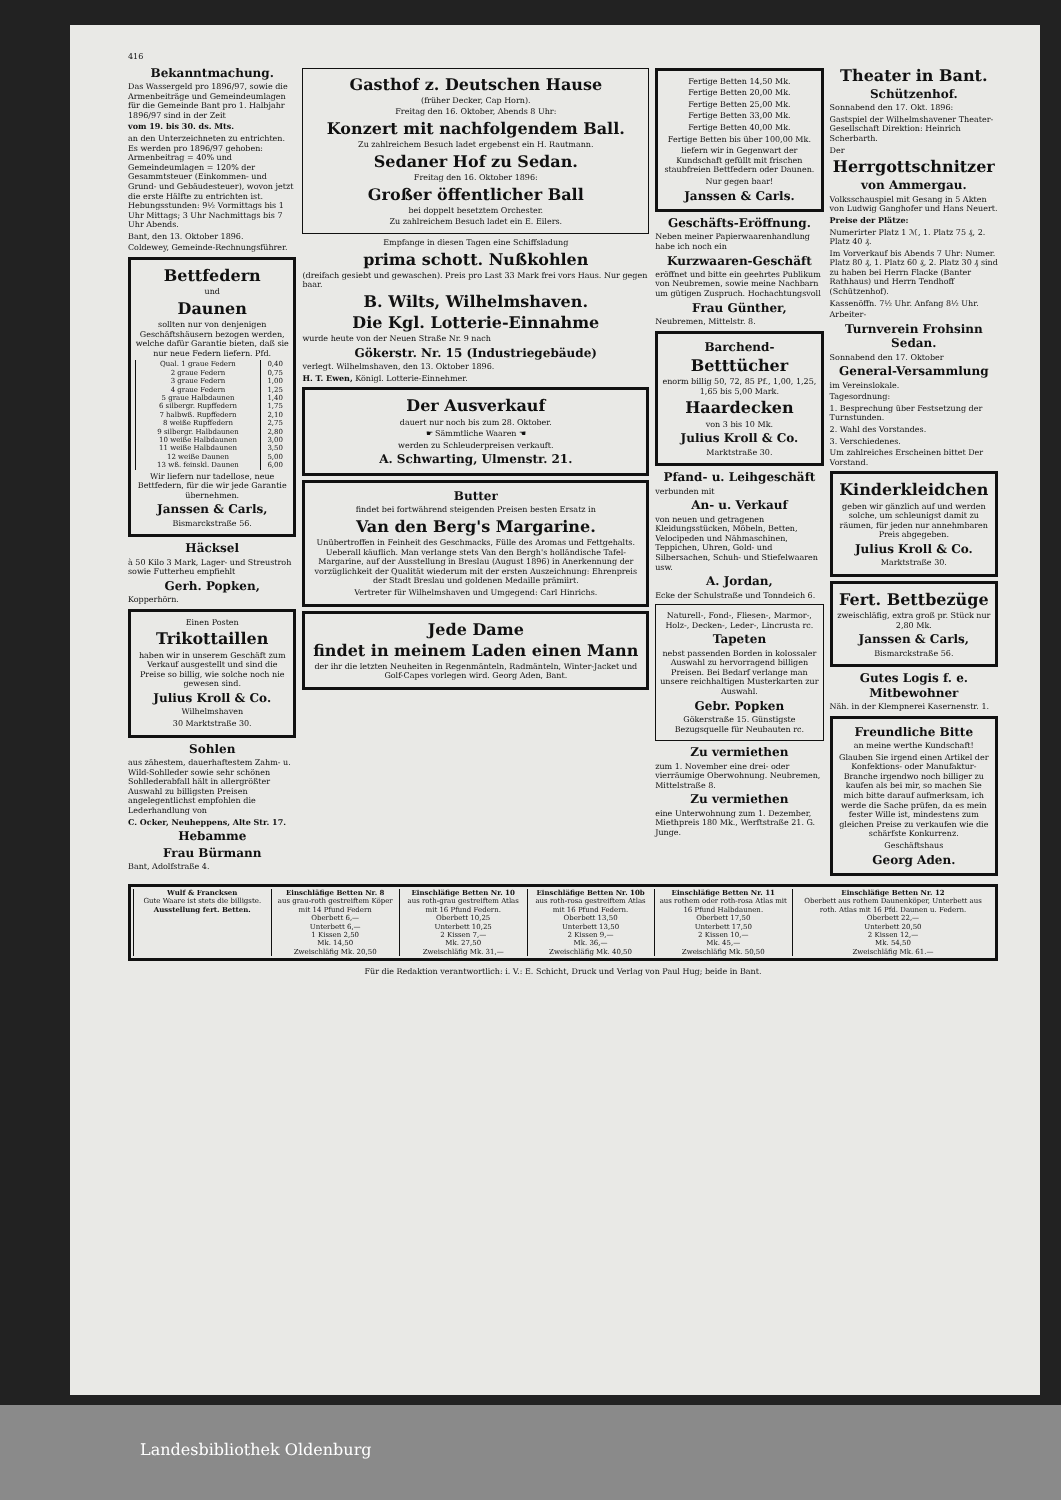416
Bekanntmachung.
Das Wassergeld pro 1896/97, sowie die Armenbeiträge und Gemeindeumlagen für die Gemeinde Bant pro 1. Halbjahr 1896/97 sind in der Zeit
vom 19. bis 30. ds. Mts.
an den Unterzeichneten zu entrichten. Es werden pro 1896/97 gehoben: Armenbeitrag = 40% und Gemeindeumlagen = 120% der Gesammtsteuer (Einkommen- und Grund- und Gebäudesteuer), wovon jetzt die erste Hälfte zu entrichten ist. Hebungsstunden: 9½ Vormittags bis 1 Uhr Mittags; 3 Uhr Nachmittags bis 7 Uhr Abends.
Bant, den 13. Oktober 1896.
Coldewey, Gemeinde-Rechnungsführer.
Bettfedern
und
Daunen
sollten nur von denjenigen Geschäftshäusern bezogen werden, welche dafür Garantie bieten, daß sie nur neue Federn liefern. Pfd.
| Qual. 1 graue Federn | 0,40 |
| 2 graue Federn | 0,75 |
| 3 graue Federn | 1,00 |
| 4 graue Federn | 1,25 |
| 5 graue Halbdaunen | 1,40 |
| 6 silbergr. Rupffedern | 1,75 |
| 7 halbwß. Rupffedern | 2,10 |
| 8 weiße Rupffedern | 2,75 |
| 9 silbergr. Halbdaunen | 2,80 |
| 10 weiße Halbdaunen | 3,00 |
| 11 weiße Halbdaunen | 3,50 |
| 12 weiße Daunen | 5,00 |
| 13 wß. feinskl. Daunen | 6,00 |
Wir liefern nur tadellose, neue Bettfedern, für die wir jede Garantie übernehmen.
Janssen & Carls,
Bismarckstraße 56.
Häcksel
à 50 Kilo 3 Mark, Lager- und Streustroh sowie Futterheu empfiehlt
Gerh. Popken,
Kopperhörn.
Einen Posten
Trikottaillen
haben wir in unserem Geschäft zum Verkauf ausgestellt und sind die Preise so billig, wie solche noch nie gewesen sind.
Julius Kroll & Co.
Wilhelmshaven
30 Marktstraße 30.
Sohlen
aus zähestem, dauerhaftestem Zahm- u. Wild-Sohlleder sowie sehr schönen Sohllederabfall hält in allergrößter Auswahl zu billigsten Preisen angelegentlichst empfohlen die Lederhandlung von
C. Ocker, Neuheppens, Alte Str. 17.
Hebamme
Frau Bürmann
Bant, Adolfstraße 4.
Gasthof z. Deutschen Hause
(früher Decker, Cap Horn).
Freitag den 16. Oktober, Abends 8 Uhr:
Konzert mit nachfolgendem Ball.
Zu zahlreichem Besuch ladet ergebenst ein H. Rautmann.
Sedaner Hof zu Sedan.
Freitag den 16. Oktober 1896:
Großer öffentlicher Ball
bei doppelt besetztem Orchester.
Zu zahlreichem Besuch ladet ein E. Eilers.
Empfange in diesen Tagen eine Schiffsladung
prima schott. Nußkohlen
(dreifach gesiebt und gewaschen). Preis pro Last 33 Mark frei vors Haus. Nur gegen baar.
B. Wilts, Wilhelmshaven.
Die Kgl. Lotterie-Einnahme
wurde heute von der Neuen Straße Nr. 9 nach
Gökerstr. Nr. 15 (Industriegebäude)
verlegt. Wilhelmshaven, den 13. Oktober 1896.
H. T. Ewen, Königl. Lotterie-Einnehmer.
Der Ausverkauf
dauert nur noch bis zum 28. Oktober.
☛ Sämmtliche Waaren ☚
werden zu Schleuderpreisen verkauft.
A. Schwarting, Ulmenstr. 21.
Butter
findet bei fortwährend steigenden Preisen besten Ersatz in
Van den Berg's Margarine.
Unübertroffen in Feinheit des Geschmacks, Fülle des Aromas und Fettgehalts. Ueberall käuflich. Man verlange stets Van den Bergh's holländische Tafel-Margarine, auf der Ausstellung in Breslau (August 1896) in Anerkennung der vorzüglichkeit der Qualität wiederum mit der ersten Auszeichnung: Ehrenpreis der Stadt Breslau und goldenen Medaille prämiirt.
Vertreter für Wilhelmshaven und Umgegend: Carl Hinrichs.
Jede Dame
findet in meinem Laden einen Mann
der ihr die letzten Neuheiten in Regenmänteln, Radmänteln, Winter-Jacket und Golf-Capes vorlegen wird. Georg Aden, Bant.
Fertige Betten 14,50 Mk.
Fertige Betten 20,00 Mk.
Fertige Betten 25,00 Mk.
Fertige Betten 33,00 Mk.
Fertige Betten 40,00 Mk.
Fertige Betten bis über 100,00 Mk.
liefern wir in Gegenwart der Kundschaft gefüllt mit frischen staubfreien Bettfedern oder Daunen.
Nur gegen baar!
Janssen & Carls.
Geschäfts-Eröffnung.
Neben meiner Papierwaarenhandlung habe ich noch ein
Kurzwaaren-Geschäft
eröffnet und bitte ein geehrtes Publikum von Neubremen, sowie meine Nachbarn um gütigen Zuspruch. Hochachtungsvoll
Frau Günther,
Neubremen, Mittelstr. 8.
Barchend-
Betttücher
enorm billig 50, 72, 85 Pf., 1,00, 1,25, 1,65 bis 5,00 Mark.
Haardecken
von 3 bis 10 Mk.
Julius Kroll & Co.
Marktstraße 30.
Pfand- u. Leihgeschäft
verbunden mit
An- u. Verkauf
von neuen und getragenen Kleidungsstücken, Möbeln, Betten, Velocipeden und Nähmaschinen, Teppichen, Uhren, Gold- und Silbersachen, Schuh- und Stiefelwaaren usw.
A. Jordan,
Ecke der Schulstraße und Tonndeich 6.
Naturell-, Fond-, Fliesen-, Marmor-, Holz-, Decken-, Leder-, Lincrusta rc.
Tapeten
nebst passenden Borden in kolossaler Auswahl zu hervorragend billigen Preisen. Bei Bedarf verlange man unsere reichhaltigen Musterkarten zur Auswahl.
Gebr. Popken
Gökerstraße 15. Günstigste Bezugsquelle für Neubauten rc.
Zu vermiethen
zum 1. November eine drei- oder vierräumige Oberwohnung. Neubremen, Mittelstraße 8.
Zu vermiethen
eine Unterwohnung zum 1. Dezember, Miethpreis 180 Mk., Werftstraße 21. G. Junge.
Theater in Bant.
Schützenhof.
Sonnabend den 17. Okt. 1896:
Gastspiel der Wilhelmshavener Theater-Gesellschaft Direktion: Heinrich Scherbarth.
Der
Herrgottschnitzer
von Ammergau.
Volksschauspiel mit Gesang in 5 Akten von Ludwig Ganghofer und Hans Neuert.
Preise der Plätze:
Numerirter Platz 1 ℳ, 1. Platz 75 ₰, 2. Platz 40 ₰.
Im Vorverkauf bis Abends 7 Uhr: Numer. Platz 80 ₰, 1. Platz 60 ₰, 2. Platz 30 ₰ sind zu haben bei Herrn Flacke (Banter Rathhaus) und Herrn Tendhoff (Schützenhof).
Kassenöffn. 7½ Uhr. Anfang 8½ Uhr.
Arbeiter-
Turnverein Frohsinn Sedan.
Sonnabend den 17. Oktober
General-Versammlung
im Vereinslokale.
Tagesordnung:
1. Besprechung über Festsetzung der Turnstunden.
2. Wahl des Vorstandes.
3. Verschiedenes.
Um zahlreiches Erscheinen bittet Der Vorstand.
Kinderkleidchen
geben wir gänzlich auf und werden solche, um schleunigst damit zu räumen, für jeden nur annehmbaren Preis abgegeben.
Julius Kroll & Co.
Marktstraße 30.
Fert. Bettbezüge
zweischläfig, extra groß pr. Stück nur 2,80 Mk.
Janssen & Carls,
Bismarckstraße 56.
Gutes Logis f. e. Mitbewohner
Näh. in der Klempnerei Kasernenstr. 1.
Freundliche Bitte
an meine werthe Kundschaft!
Glauben Sie irgend einen Artikel der Konfektions- oder Manufaktur-Branche irgendwo noch billiger zu kaufen als bei mir, so machen Sie mich bitte darauf aufmerksam, ich werde die Sache prüfen, da es mein fester Wille ist, mindestens zum gleichen Preise zu verkaufen wie die schärfste Konkurrenz.
Geschäftshaus
Georg Aden.
| Wulf & Francksen Gute Waare ist stets die billigste. Ausstellung fert. Betten. | Einschläfige Betten Nr. 8 aus grau-roth gestreiftem Köper mit 14 Pfund Federn Oberbett 6,— Unterbett 6,— 1 Kissen 2,50 Mk. 14,50 Zweischläfig Mk. 20,50 | Einschläfige Betten Nr. 10 aus roth-grau gestreiftem Atlas mit 16 Pfund Federn. Oberbett 10,25 Unterbett 10,25 2 Kissen 7,— Mk. 27,50 Zweischläfig Mk. 31,— | Einschläfige Betten Nr. 10b aus roth-rosa gestreiftem Atlas mit 16 Pfund Federn. Oberbett 13,50 Unterbett 13,50 2 Kissen 9,— Mk. 36,— Zweischläfig Mk. 40,50 | Einschläfige Betten Nr. 11 aus rothem oder roth-rosa Atlas mit 16 Pfund Halbdaunen. Oberbett 17,50 Unterbett 17,50 2 Kissen 10,— Mk. 45,— Zweischläfig Mk. 50,50 | Einschläfige Betten Nr. 12 Oberbett aus rothem Daunenköper, Unterbett aus roth. Atlas mit 16 Pfd. Daunen u. Federn. Oberbett 22,— Unterbett 20,50 2 Kissen 12,— Mk. 54,50 Zweischläfig Mk. 61.— |
Für die Redaktion verantwortlich: i. V.: E. Schicht, Druck und Verlag von Paul Hug; beide in Bant.
Landesbibliothek Oldenburg